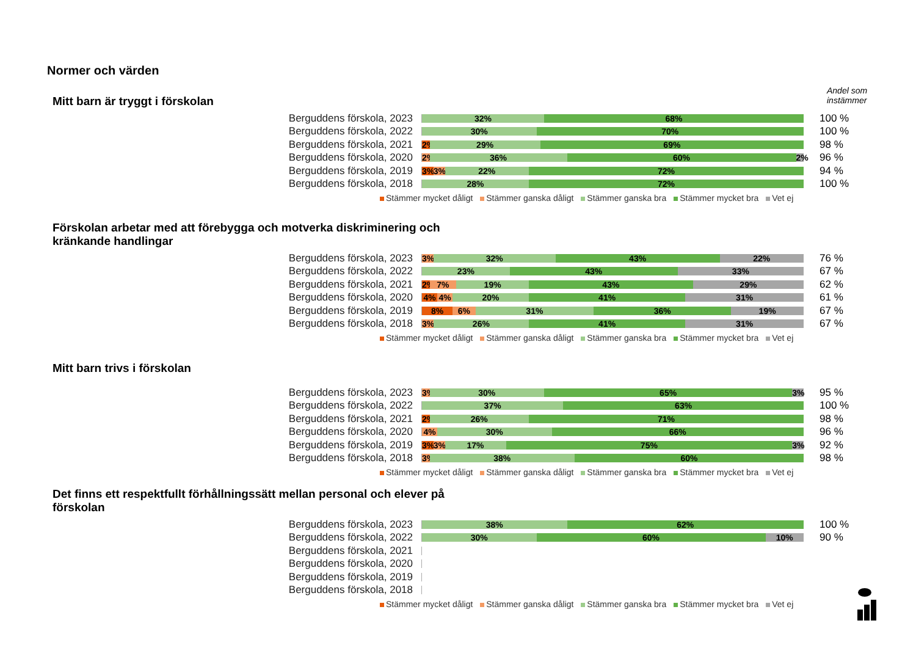Normer och värden
Andel som
instämmer
Mitt barn är tryggt i förskolan
Berguddens förskola, 2023
32% 68%
100 %
Berguddens förskola, 2022
30% 70%
100 %
Berguddens förskola, 2021
2% 29% 69%
98 %
Berguddens förskola, 2020
2% 36% 60% 2%
96 %
Berguddens förskola, 2019
3% 3% 22% 72%
94 %
Berguddens förskola, 2018
28% 72%
100 %
Stämmer mycket dåligt Stämmer ganska dåligt Stämmer ganska bra Stämmer mycket bra Vet ej
Förskolan arbetar med att förebygga och motverka diskriminering och kränkande handlingar
Berguddens förskola, 2023
3% 32% 43% 22%
76 %
Berguddens förskola, 2022
23% 43% 33%
67 %
Berguddens förskola, 2021
2% 7% 19% 43% 29%
62 %
Berguddens förskola, 2020
4% 4% 20% 41% 31%
61 %
Berguddens förskola, 2019
8% 6% 31% 36% 19%
67 %
Berguddens förskola, 2018
3% 26% 41% 31%
67 %
Stämmer mycket dåligt Stämmer ganska dåligt Stämmer ganska bra Stämmer mycket bra Vet ej
Mitt barn trivs i förskolan
Berguddens förskola, 2023
3% 30% 65% 3%
95 %
Berguddens förskola, 2022
37% 63%
100 %
Berguddens förskola, 2021
2% 26% 71%
98 %
Berguddens förskola, 2020
4% 30% 66%
96 %
Berguddens förskola, 2019
3% 3% 17% 75% 3%
92 %
Berguddens förskola, 2018
3% 38% 60%
98 %
Stämmer mycket dåligt Stämmer ganska dåligt Stämmer ganska bra Stämmer mycket bra Vet ej
Det finns ett respektfullt förhållningssätt mellan personal och elever på förskolan
Berguddens förskola, 2023
38% 62%
100 %
Berguddens förskola, 2022
30% 60% 10%
90 %
Berguddens förskola, 2021
Berguddens förskola, 2020
Berguddens förskola, 2019
Berguddens förskola, 2018
Stämmer mycket dåligt Stämmer ganska dåligt Stämmer ganska bra Stämmer mycket bra Vet ej